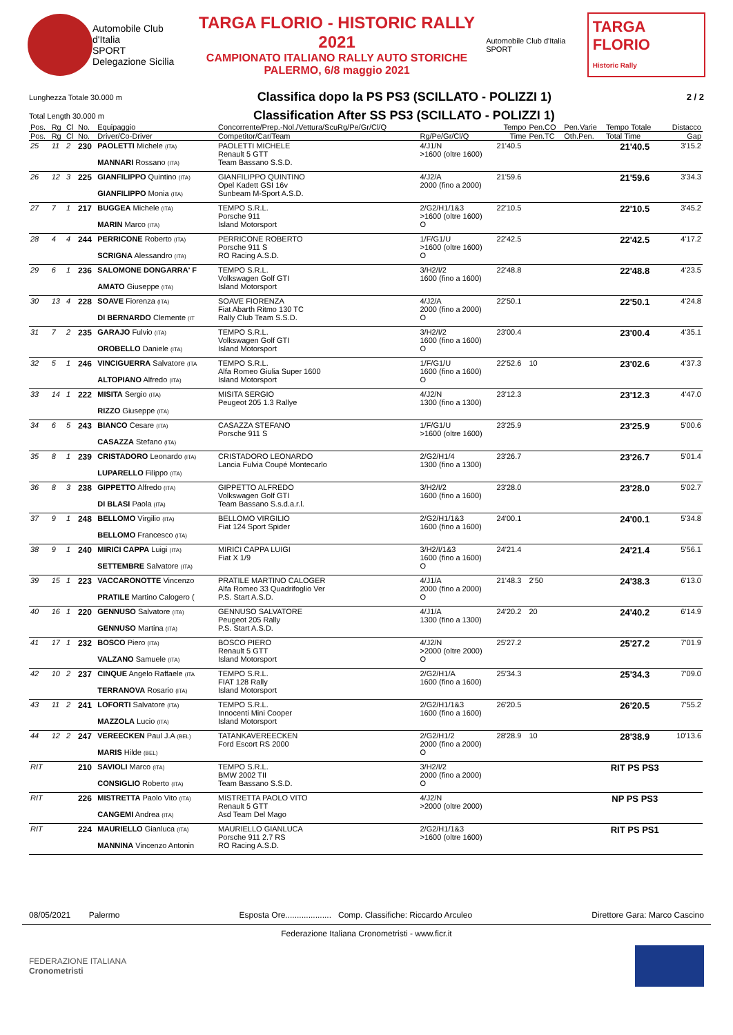Automobile Club d'Italia
SPORT
Delegazione Sicilia
TARGA FLORIO - HISTORIC RALLY 2021
CAMPIONATO ITALIANO RALLY AUTO STORICHE
PALERMO, 6/8 maggio 2021
Automobile Club d'Italia SPORT
TARGA FLORIO
Historic Rally
Lunghezza Totale 30.000 m Classifica dopo la PS PS3 (SCILLATO - POLIZZI 1) 2 / 2
Total Length 30.000 m Classification After SS PS3 (SCILLATO - POLIZZI 1)
| Pos. | Rg | Cl | No. | Equipaggio | Concorrente/Prep.-Nol./Vettura/ScuRg/Pe/Gr/Cl/Q | | Tempo | Pen.CO | Pen.Varie | Tempo Totale | Distacco |
| --- | --- | --- | --- | --- | --- | --- | --- | --- | --- | --- | --- |
| Pos. | Rg | Cl | No. | Driver/Co-Driver | Competitor/Car/Team | Rg/Pe/Gr/Cl/Q | Time | Pen.TC | Oth.Pen. | Total Time | Gap |
| 25 | 11 | 2 | 230 | PAOLETTI Michele (ITA) MANNARI Rossano (ITA) | PAOLETTI MICHELE Renault 5 GTT Team Bassano S.S.D. | 4/J1/N >1600 (oltre 1600) | 21'40.5 | | | 21'40.5 | 3'15.2 |
| 26 | 12 | 3 | 225 | GIANFILIPPO Quintino (ITA) GIANFILIPPO Monia (ITA) | GIANFILIPPO QUINTINO Opel Kadett GSI 16v Sunbeam M-Sport A.S.D. | 4/J2/A 2000 (fino a 2000) | 21'59.6 | | | 21'59.6 | 3'34.3 |
| 27 | 7 | 1 | 217 | BUGGEA Michele (ITA) MARIN Marco (ITA) | TEMPO S.R.L. Porsche 911 Island Motorsport | 2/G2/H1/1&3 >1600 (oltre 1600) O | 22'10.5 | | | 22'10.5 | 3'45.2 |
| 28 | 4 | 4 | 244 | PERRICONE Roberto (ITA) SCRIGNA Alessandro (ITA) | PERRICONE ROBERTO Porsche 911 S RO Racing A.S.D. | 1/F/G1/U >1600 (oltre 1600) O | 22'42.5 | | | 22'42.5 | 4'17.2 |
| 29 | 6 | 1 | 236 | SALOMONE DONGARRA' F AMATO Giuseppe (ITA) | TEMPO S.R.L. Volkswagen Golf GTI Island Motorsport | 3/H2/I/2 1600 (fino a 1600) | 22'48.8 | | | 22'48.8 | 4'23.5 |
| 30 | 13 | 4 | 228 | SOAVE Fiorenza (ITA) DI BERNARDO Clemente (IT | SOAVE FIORENZA Fiat Abarth Ritmo 130 TC Rally Club Team S.S.D. | 4/J2/A 2000 (fino a 2000) O | 22'50.1 | | | 22'50.1 | 4'24.8 |
| 31 | 7 | 2 | 235 | GARAJO Fulvio (ITA) OROBELLO Daniele (ITA) | TEMPO S.R.L. Volkswagen Golf GTI Island Motorsport | 3/H2/I/2 1600 (fino a 1600) O | 23'00.4 | | | 23'00.4 | 4'35.1 |
| 32 | 5 | 1 | 246 | VINCIGUERRA Salvatore (ITA ALTOPIANO Alfredo (ITA) | TEMPO S.R.L. Alfa Romeo Giulia Super 1600 Island Motorsport | 1/F/G1/U 1600 (fino a 1600) O | 22'52.6 | 10 | | 23'02.6 | 4'37.3 |
| 33 | 14 | 1 | 222 | MISITA Sergio (ITA) RIZZO Giuseppe (ITA) | MISITA SERGIO Peugeot 205 1.3 Rallye | 4/J2/N 1300 (fino a 1300) | 23'12.3 | | | 23'12.3 | 4'47.0 |
| 34 | 6 | 5 | 243 | BIANCO Cesare (ITA) CASAZZA Stefano (ITA) | CASAZZA STEFANO Porsche 911 S | 1/F/G1/U >1600 (oltre 1600) | 23'25.9 | | | 23'25.9 | 5'00.6 |
| 35 | 8 | 1 | 239 | CRISTADORO Leonardo (ITA) LUPARELLO Filippo (ITA) | CRISTADORO LEONARDO Lancia Fulvia Coupé Montecarlo | 2/G2/H1/4 1300 (fino a 1300) | 23'26.7 | | | 23'26.7 | 5'01.4 |
| 36 | 8 | 3 | 238 | GIPPETTO Alfredo (ITA) DI BLASI Paola (ITA) | GIPPETTO ALFREDO Volkswagen Golf GTI Team Bassano S.s.d.a.r.l. | 3/H2/I/2 1600 (fino a 1600) | 23'28.0 | | | 23'28.0 | 5'02.7 |
| 37 | 9 | 1 | 248 | BELLOMO Virgilio (ITA) BELLOMO Francesco (ITA) | BELLOMO VIRGILIO Fiat 124 Sport Spider | 2/G2/H1/1&3 1600 (fino a 1600) | 24'00.1 | | | 24'00.1 | 5'34.8 |
| 38 | 9 | 1 | 240 | MIRICI CAPPA Luigi (ITA) SETTEMBRE Salvatore (ITA) | MIRICI CAPPA LUIGI Fiat X 1/9 | 3/H2/I/1&3 1600 (fino a 1600) O | 24'21.4 | | | 24'21.4 | 5'56.1 |
| 39 | 15 | 1 | 223 | VACCARONOTTE Vincenzo PRATILE Martino Calogero ( | PRATILE MARTINO CALOGER Alfa Romeo 33 Quadrifoglio Ver P.S. Start A.S.D. | 4/J1/A 2000 (fino a 2000) O | 21'48.3 | 2'50 | | 24'38.3 | 6'13.0 |
| 40 | 16 | 1 | 220 | GENNUSO Salvatore (ITA) GENNUSO Martina (ITA) | GENNUSO SALVATORE Peugeot 205 Rally P.S. Start A.S.D. | 4/J1/A 1300 (fino a 1300) | 24'20.2 | 20 | | 24'40.2 | 6'14.9 |
| 41 | 17 | 1 | 232 | BOSCO Piero (ITA) VALZANO Samuele (ITA) | BOSCO PIERO Renault 5 GTT Island Motorsport | 4/J2/N >2000 (oltre 2000) O | 25'27.2 | | | 25'27.2 | 7'01.9 |
| 42 | 10 | 2 | 237 | CINQUE Angelo Raffaele (ITA TERRANOVA Rosario (ITA) | TEMPO S.R.L. FIAT 128 Rally Island Motorsport | 2/G2/H1/A 1600 (fino a 1600) | 25'34.3 | | | 25'34.3 | 7'09.0 |
| 43 | 11 | 2 | 241 | LOFORTI Salvatore (ITA) MAZZOLA Lucio (ITA) | TEMPO S.R.L. Innocenti Mini Cooper Island Motorsport | 2/G2/H1/1&3 1600 (fino a 1600) | 26'20.5 | | | 26'20.5 | 7'55.2 |
| 44 | 12 | 2 | 247 | VEREECKEN Paul J.A (BEL) MARIS Hilde (BEL) | TATANKAVEREECKEN Ford Escort RS 2000 | 2/G2/H1/2 2000 (fino a 2000) O | 28'28.9 | 10 | | 28'38.9 | 10'13.6 |
| RIT | | | 210 | SAVIOLI Marco (ITA) CONSIGLIO Roberto (ITA) | TEMPO S.R.L. BMW 2002 TII Team Bassano S.S.D. | 3/H2/I/2 2000 (fino a 2000) O | | | | RIT PS PS3 | |
| RIT | | | 226 | MISTRETTA Paolo Vito (ITA) CANGEMI Andrea (ITA) | MISTRETTA PAOLO VITO Renault 5 GTT Asd Team Del Mago | 4/J2/N >2000 (oltre 2000) | | | | NP PS PS3 | |
| RIT | | | 224 | MAURIELLO Gianluca (ITA) MANNINA Vincenzo Antonin | MAURIELLO GIANLUCA Porsche 911 2.7 RS RO Racing A.S.D. | 2/G2/H1/1&3 >1600 (oltre 1600) | | | | RIT PS PS1 | |
08/05/2021 Palermo Esposta Ore.................... Comp. Classifiche: Riccardo Arculeo Direttore Gara: Marco Cascino
Federazione Italiana Cronometristi - www.ficr.it
FEDERAZIONE ITALIANA
Cronometristi